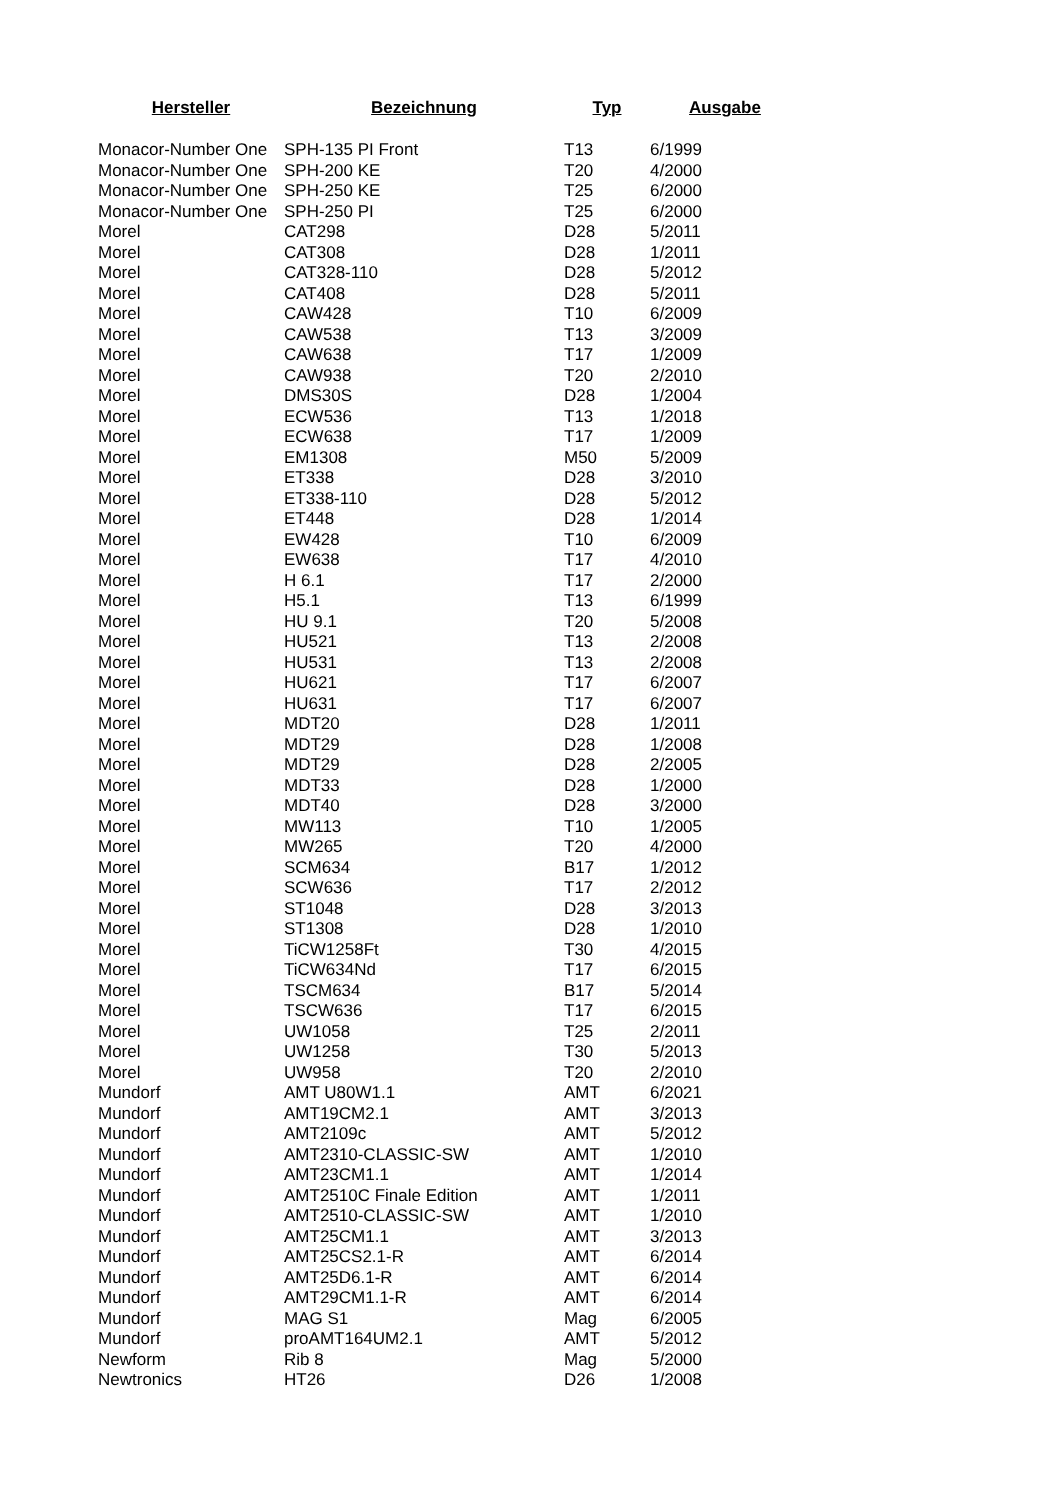| Hersteller | Bezeichnung | Typ | Ausgabe |
| --- | --- | --- | --- |
| Monacor-Number One | SPH-135 PI Front | T13 | 6/1999 |
| Monacor-Number One | SPH-200 KE | T20 | 4/2000 |
| Monacor-Number One | SPH-250 KE | T25 | 6/2000 |
| Monacor-Number One | SPH-250 PI | T25 | 6/2000 |
| Morel | CAT298 | D28 | 5/2011 |
| Morel | CAT308 | D28 | 1/2011 |
| Morel | CAT328-110 | D28 | 5/2012 |
| Morel | CAT408 | D28 | 5/2011 |
| Morel | CAW428 | T10 | 6/2009 |
| Morel | CAW538 | T13 | 3/2009 |
| Morel | CAW638 | T17 | 1/2009 |
| Morel | CAW938 | T20 | 2/2010 |
| Morel | DMS30S | D28 | 1/2004 |
| Morel | ECW536 | T13 | 1/2018 |
| Morel | ECW638 | T17 | 1/2009 |
| Morel | EM1308 | M50 | 5/2009 |
| Morel | ET338 | D28 | 3/2010 |
| Morel | ET338-110 | D28 | 5/2012 |
| Morel | ET448 | D28 | 1/2014 |
| Morel | EW428 | T10 | 6/2009 |
| Morel | EW638 | T17 | 4/2010 |
| Morel | H 6.1 | T17 | 2/2000 |
| Morel | H5.1 | T13 | 6/1999 |
| Morel | HU 9.1 | T20 | 5/2008 |
| Morel | HU521 | T13 | 2/2008 |
| Morel | HU531 | T13 | 2/2008 |
| Morel | HU621 | T17 | 6/2007 |
| Morel | HU631 | T17 | 6/2007 |
| Morel | MDT20 | D28 | 1/2011 |
| Morel | MDT29 | D28 | 1/2008 |
| Morel | MDT29 | D28 | 2/2005 |
| Morel | MDT33 | D28 | 1/2000 |
| Morel | MDT40 | D28 | 3/2000 |
| Morel | MW113 | T10 | 1/2005 |
| Morel | MW265 | T20 | 4/2000 |
| Morel | SCM634 | B17 | 1/2012 |
| Morel | SCW636 | T17 | 2/2012 |
| Morel | ST1048 | D28 | 3/2013 |
| Morel | ST1308 | D28 | 1/2010 |
| Morel | TiCW1258Ft | T30 | 4/2015 |
| Morel | TiCW634Nd | T17 | 6/2015 |
| Morel | TSCM634 | B17 | 5/2014 |
| Morel | TSCW636 | T17 | 6/2015 |
| Morel | UW1058 | T25 | 2/2011 |
| Morel | UW1258 | T30 | 5/2013 |
| Morel | UW958 | T20 | 2/2010 |
| Mundorf | AMT U80W1.1 | AMT | 6/2021 |
| Mundorf | AMT19CM2.1 | AMT | 3/2013 |
| Mundorf | AMT2109c | AMT | 5/2012 |
| Mundorf | AMT2310-CLASSIC-SW | AMT | 1/2010 |
| Mundorf | AMT23CM1.1 | AMT | 1/2014 |
| Mundorf | AMT2510C Finale Edition | AMT | 1/2011 |
| Mundorf | AMT2510-CLASSIC-SW | AMT | 1/2010 |
| Mundorf | AMT25CM1.1 | AMT | 3/2013 |
| Mundorf | AMT25CS2.1-R | AMT | 6/2014 |
| Mundorf | AMT25D6.1-R | AMT | 6/2014 |
| Mundorf | AMT29CM1.1-R | AMT | 6/2014 |
| Mundorf | MAG S1 | Mag | 6/2005 |
| Mundorf | proAMT164UM2.1 | AMT | 5/2012 |
| Newform | Rib 8 | Mag | 5/2000 |
| Newtronics | HT26 | D26 | 1/2008 |